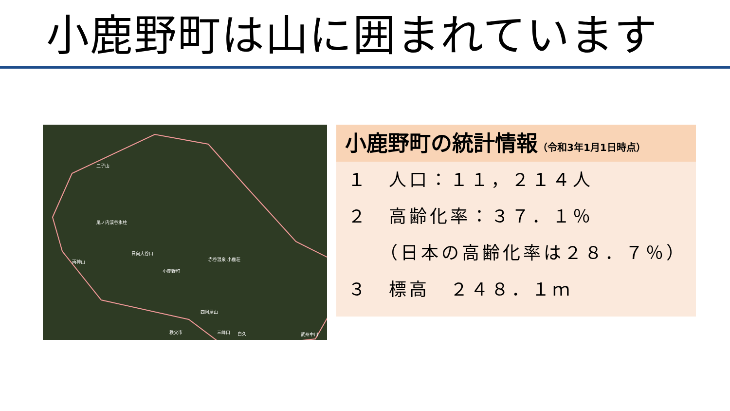小鹿野町は山に囲まれています
二子山
尾ノ内渓谷氷柱
両神山
日向大谷口
赤谷温泉 小鹿荘
小鹿野町
四阿屋山
秩父市 三峰口 白久 武州中川
小鹿野町の統計情報（令和3年1月1日時点）
１　人口：１１，２１４人
２　高齢化率：３７．１％
　　（日本の高齢化率は２８．７％）
３　標高　２４８．１ｍ